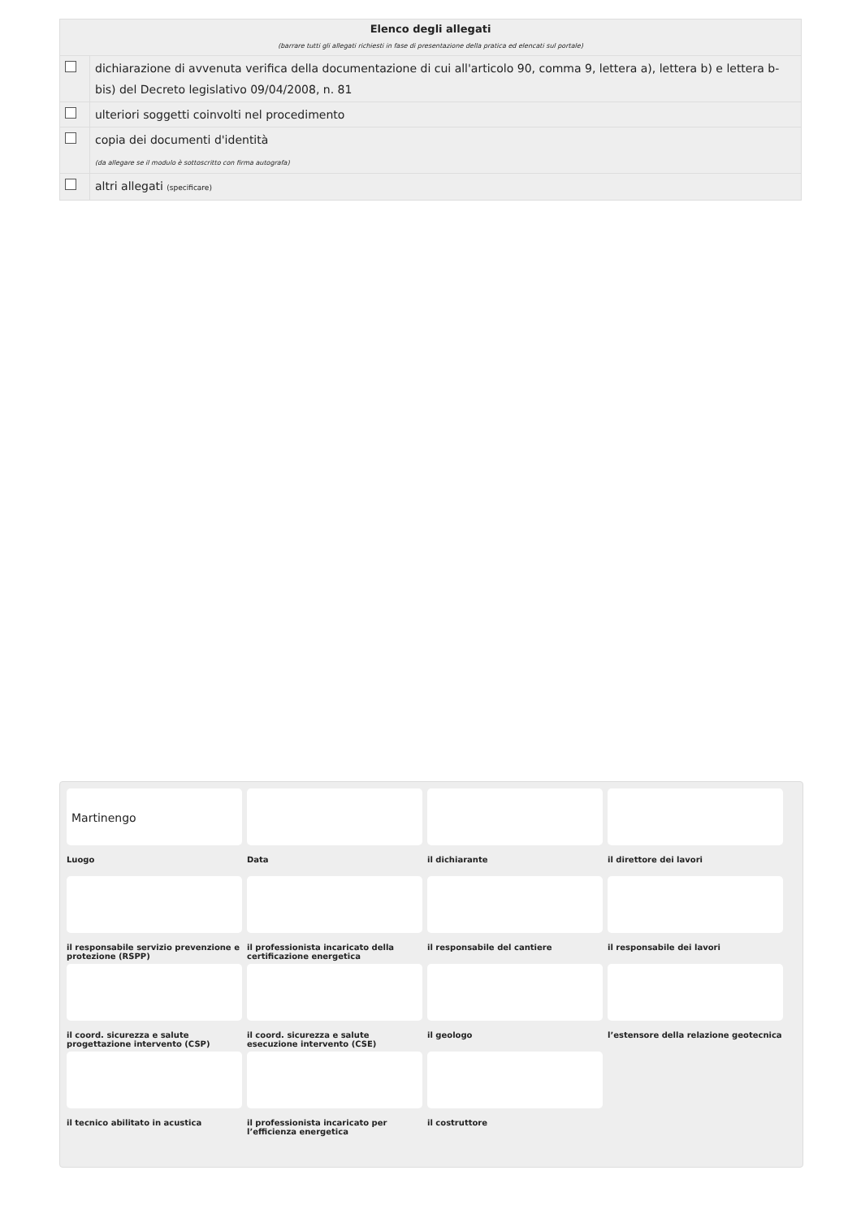| Elenco degli allegati (barrare tutti gli allegati richiesti in fase di presentazione della pratica ed elencati sul portale) | |
| --- | --- |
| | dichiarazione di avvenuta verifica della documentazione di cui all'articolo 90, comma 9, lettera a), lettera b) e lettera b-bis) del Decreto legislativo 09/04/2008, n. 81 |
| | ulteriori soggetti coinvolti nel procedimento |
| | copia dei documenti d'identità (da allegare se il modulo è sottoscritto con firma autografa) |
| | altri allegati (specificare) |
Martinengo
Luogo
Data
il dichiarante
il direttore dei lavori
il responsabile servizio prevenzione e protezione (RSPP)
il professionista incaricato della certificazione energetica
il responsabile del cantiere
il responsabile dei lavori
il coord. sicurezza e salute progettazione intervento (CSP)
il coord. sicurezza e salute esecuzione intervento (CSE)
il geologo
l’estensore della relazione geotecnica
il tecnico abilitato in acustica
il professionista incaricato per l’efficienza energetica
il costruttore